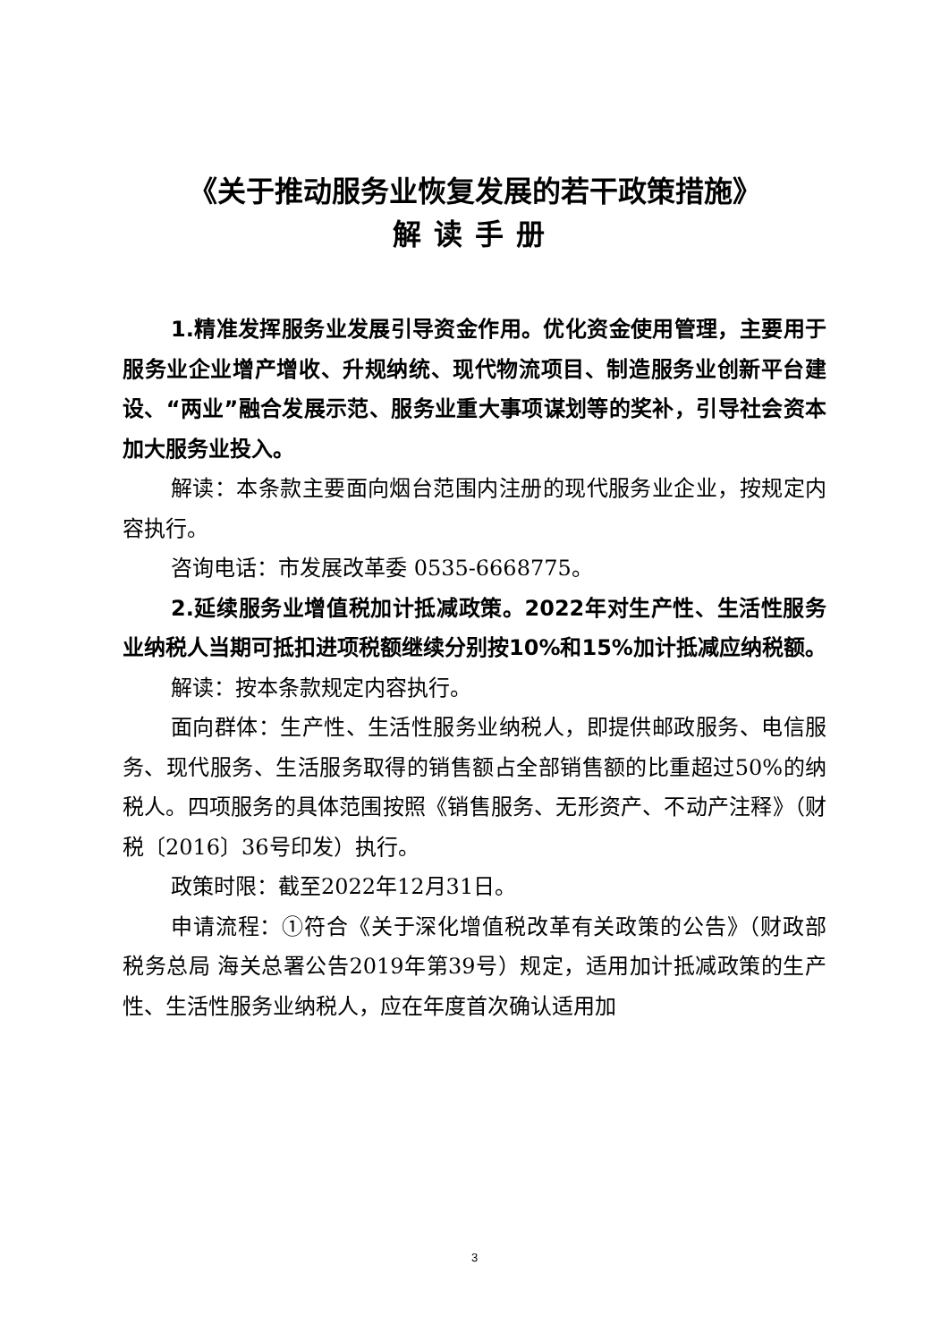《关于推动服务业恢复发展的若干政策措施》
解读手册
1.精准发挥服务业发展引导资金作用。优化资金使用管理，主要用于服务业企业增产增收、升规纳统、现代物流项目、制造服务业创新平台建设、“两业”融合发展示范、服务业重大事项谋划等的奖补，引导社会资本加大服务业投入。
解读：本条款主要面向烟台范围内注册的现代服务业企业，按规定内容执行。
咨询电话：市发展改革委 0535-6668775。
2.延续服务业增值税加计抵减政策。2022年对生产性、生活性服务业纳税人当期可抵扣进项税额继续分别按10%和15%加计抵减应纳税额。
解读：按本条款规定内容执行。
面向群体：生产性、生活性服务业纳税人，即提供邮政服务、电信服务、现代服务、生活服务取得的销售额占全部销售额的比重超过50%的纳税人。四项服务的具体范围按照《销售服务、无形资产、不动产注释》（财税〔2016〕36号印发）执行。
政策时限：截至2022年12月31日。
申请流程：①符合《关于深化增值税改革有关政策的公告》（财政部 税务总局 海关总署公告2019年第39号）规定，适用加计抵减政策的生产性、生活性服务业纳税人，应在年度首次确认适用加
3